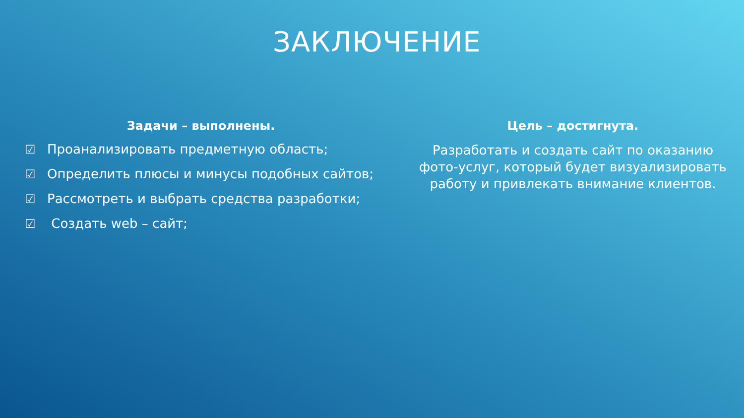ЗАКЛЮЧЕНИЕ
Задачи – выполнены.
☑ Проанализировать предметную область;
☑ Определить плюсы и минусы подобных сайтов;
☑ Рассмотреть и выбрать средства разработки;
☑ Создать web – сайт;
Цель – достигнута.
Разработать и создать сайт по оказанию фото-услуг, который будет визуализировать работу и привлекать внимание клиентов.